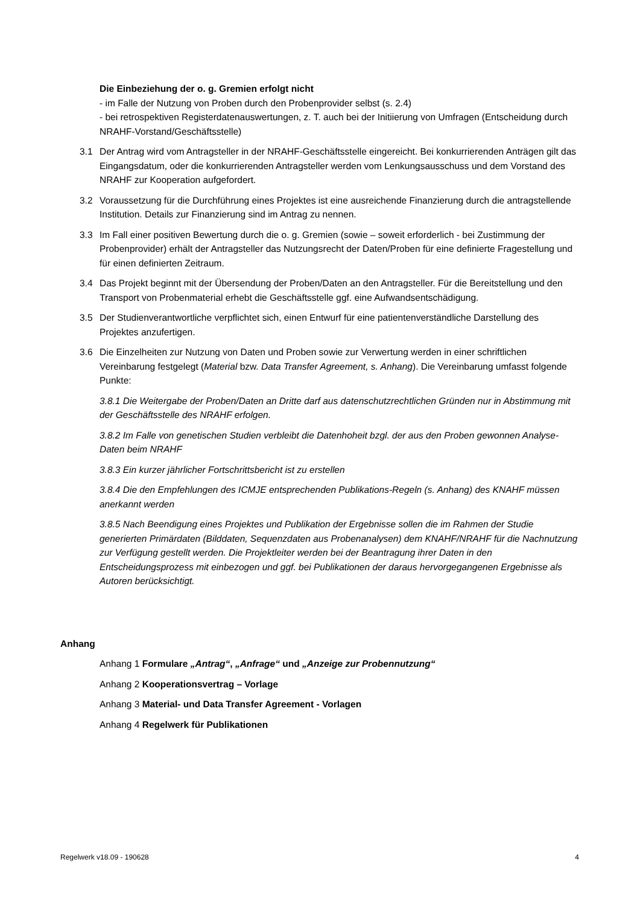Die Einbeziehung der o. g. Gremien erfolgt nicht
- im Falle der Nutzung von Proben durch den Probenprovider selbst (s. 2.4)
- bei retrospektiven Registerdatenauswertungen, z. T. auch bei der Initiierung von Umfragen (Entscheidung durch NRAHF-Vorstand/Geschäftsstelle)
3.1 Der Antrag wird vom Antragsteller in der NRAHF-Geschäftsstelle eingereicht. Bei konkurrierenden Anträgen gilt das Eingangsdatum, oder die konkurrierenden Antragsteller werden vom Lenkungsausschuss und dem Vorstand des NRAHF zur Kooperation aufgefordert.
3.2 Voraussetzung für die Durchführung eines Projektes ist eine ausreichende Finanzierung durch die antragstellende Institution. Details zur Finanzierung sind im Antrag zu nennen.
3.3 Im Fall einer positiven Bewertung durch die o. g. Gremien (sowie – soweit erforderlich - bei Zustimmung der Probenprovider) erhält der Antragsteller das Nutzungsrecht der Daten/Proben für eine definierte Fragestellung und für einen definierten Zeitraum.
3.4 Das Projekt beginnt mit der Übersendung der Proben/Daten an den Antragsteller. Für die Bereitstellung und den Transport von Probenmaterial erhebt die Geschäftsstelle ggf. eine Aufwandsentschädigung.
3.5 Der Studienverantwortliche verpflichtet sich, einen Entwurf für eine patientenverständliche Darstellung des Projektes anzufertigen.
3.6 Die Einzelheiten zur Nutzung von Daten und Proben sowie zur Verwertung werden in einer schriftlichen Vereinbarung festgelegt (Material bzw. Data Transfer Agreement, s. Anhang). Die Vereinbarung umfasst folgende Punkte:
3.8.1 Die Weitergabe der Proben/Daten an Dritte darf aus datenschutzrechtlichen Gründen nur in Abstimmung mit der Geschäftsstelle des NRAHF erfolgen.
3.8.2 Im Falle von genetischen Studien verbleibt die Datenhoheit bzgl. der aus den Proben gewonnen Analyse-Daten beim NRAHF
3.8.3 Ein kurzer jährlicher Fortschrittsbericht ist zu erstellen
3.8.4 Die den Empfehlungen des ICMJE entsprechenden Publikations-Regeln (s. Anhang) des KNAHF müssen anerkannt werden
3.8.5 Nach Beendigung eines Projektes und Publikation der Ergebnisse sollen die im Rahmen der Studie generierten Primärdaten (Bilddaten, Sequenzdaten aus Probenanalysen) dem KNAHF/NRAHF für die Nachnutzung zur Verfügung gestellt werden. Die Projektleiter werden bei der Beantragung ihrer Daten in den Entscheidungsprozess mit einbezogen und ggf. bei Publikationen der daraus hervorgegangenen Ergebnisse als Autoren berücksichtigt.
Anhang
Anhang 1 Formulare „Antrag“, „Anfrage“ und „Anzeige zur Probennutzung“
Anhang 2 Kooperationsvertrag – Vorlage
Anhang 3 Material- und Data Transfer Agreement - Vorlagen
Anhang 4 Regelwerk für Publikationen
Regelwerk v18.09 - 190628 4